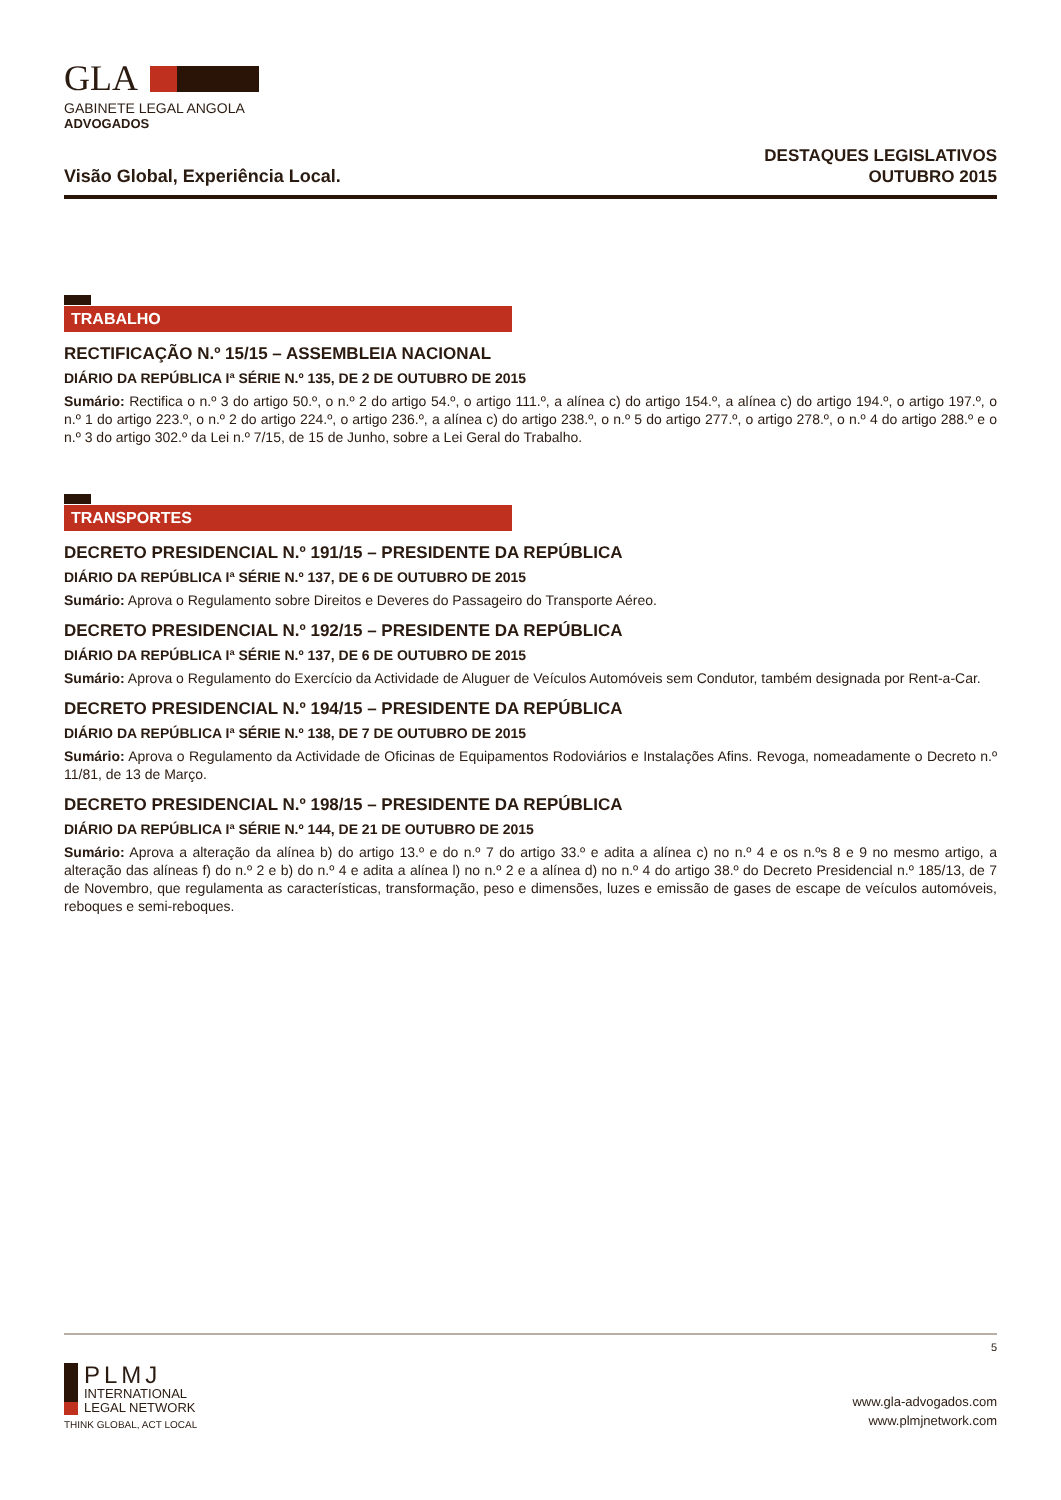GLA
GABINETE LEGAL ANGOLA
ADVOGADOS
Visão Global, Experiência Local.
DESTAQUES LEGISLATIVOS
OUTUBRO 2015
TRABALHO
RECTIFICAÇÃO N.º 15/15 – ASSEMBLEIA NACIONAL
DIÁRIO DA REPÚBLICA Iª SÉRIE N.º 135, DE 2 DE OUTUBRO DE 2015
Sumário: Rectifica o n.º 3 do artigo 50.º, o n.º 2 do artigo 54.º, o artigo 111.º, a alínea c) do artigo 154.º, a alínea c) do artigo 194.º, o artigo 197.º, o n.º 1 do artigo 223.º, o n.º 2 do artigo 224.º, o artigo 236.º, a alínea c) do artigo 238.º, o n.º 5 do artigo 277.º, o artigo 278.º, o n.º 4 do artigo 288.º e o n.º 3 do artigo 302.º da Lei n.º 7/15, de 15 de Junho, sobre a Lei Geral do Trabalho.
TRANSPORTES
DECRETO PRESIDENCIAL N.º 191/15 – PRESIDENTE DA REPÚBLICA
DIÁRIO DA REPÚBLICA Iª SÉRIE N.º 137, DE 6 DE OUTUBRO DE 2015
Sumário: Aprova o Regulamento sobre Direitos e Deveres do Passageiro do Transporte Aéreo.
DECRETO PRESIDENCIAL N.º 192/15 – PRESIDENTE DA REPÚBLICA
DIÁRIO DA REPÚBLICA Iª SÉRIE N.º 137, DE 6 DE OUTUBRO DE 2015
Sumário: Aprova o Regulamento do Exercício da Actividade de Aluguer de Veículos Automóveis sem Condutor, também designada por Rent-a-Car.
DECRETO PRESIDENCIAL N.º 194/15 – PRESIDENTE DA REPÚBLICA
DIÁRIO DA REPÚBLICA Iª SÉRIE N.º 138, DE 7 DE OUTUBRO DE 2015
Sumário: Aprova o Regulamento da Actividade de Oficinas de Equipamentos Rodoviários e Instalações Afins. Revoga, nomeadamente o Decreto n.º 11/81, de 13 de Março.
DECRETO PRESIDENCIAL N.º 198/15 – PRESIDENTE DA REPÚBLICA
DIÁRIO DA REPÚBLICA Iª SÉRIE N.º 144, DE 21 DE OUTUBRO DE 2015
Sumário: Aprova a alteração da alínea b) do artigo 13.º e do n.º 7 do artigo 33.º e adita a alínea c) no n.º 4 e os n.ºs 8 e 9 no mesmo artigo, a alteração das alíneas f) do n.º 2 e b) do n.º 4 e adita a alínea l) no n.º 2 e a alínea d) no n.º 4 do artigo 38.º do Decreto Presidencial n.º 185/13, de 7 de Novembro, que regulamenta as características, transformação, peso e dimensões, luzes e emissão de gases de escape de veículos automóveis, reboques e semi-reboques.
5
PLMJ
INTERNATIONAL
LEGAL NETWORK
THINK GLOBAL, ACT LOCAL
www.gla-advogados.com
www.plmjnetwork.com